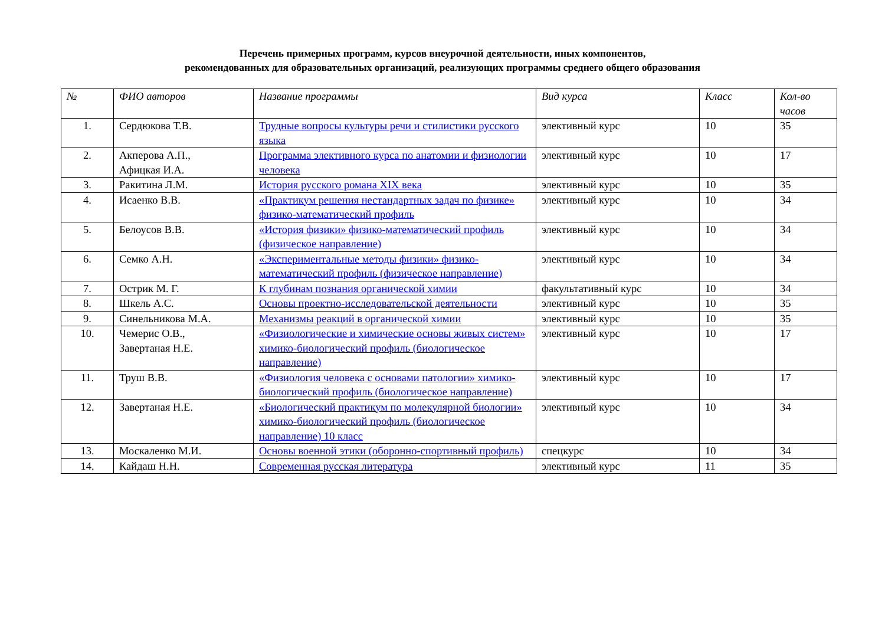Перечень примерных программ, курсов внеурочной деятельности, иных компонентов,
рекомендованных для образовательных организаций, реализующих программы среднего общего образования
| № | ФИО авторов | Название программы | Вид курса | Класс | Кол-во часов |
| --- | --- | --- | --- | --- | --- |
| 1. | Сердюкова Т.В. | Трудные вопросы культуры речи и стилистики русского языка | элективный курс | 10 | 35 |
| 2. | Акперова А.П., Афицкая И.А. | Программа элективного курса по анатомии и физиологии человека | элективный курс | 10 | 17 |
| 3. | Ракитина Л.М. | История русского романа XIX века | элективный курс | 10 | 35 |
| 4. | Исаенко В.В. | «Практикум решения нестандартных задач по физике» физико-математический профиль | элективный курс | 10 | 34 |
| 5. | Белоусов В.В. | «История физики» физико-математический профиль (физическое направление) | элективный курс | 10 | 34 |
| 6. | Семко А.Н. | «Экспериментальные методы физики» физико-математический профиль (физическое направление) | элективный курс | 10 | 34 |
| 7. | Острик М. Г. | К глубинам познания органической химии | факультативный курс | 10 | 34 |
| 8. | Шкель А.С. | Основы проектно-исследовательской деятельности | элективный курс | 10 | 35 |
| 9. | Синельникова М.А. | Механизмы реакций в органической химии | элективный курс | 10 | 35 |
| 10. | Чемерис О.В., Завертаная Н.Е. | «Физиологические и химические основы живых систем» химико-биологический профиль (биологическое направление) | элективный курс | 10 | 17 |
| 11. | Труш В.В. | «Физиология человека с основами патологии» химико-биологический профиль (биологическое направление) | элективный курс | 10 | 17 |
| 12. | Завертаная Н.Е. | «Биологический практикум по молекулярной биологии» химико-биологический профиль (биологическое направление) 10 класс | элективный курс | 10 | 34 |
| 13. | Москаленко М.И. | Основы военной этики (оборонно-спортивный профиль) | спецкурс | 10 | 34 |
| 14. | Кайдаш Н.Н. | Современная русская литература | элективный курс | 11 | 35 |